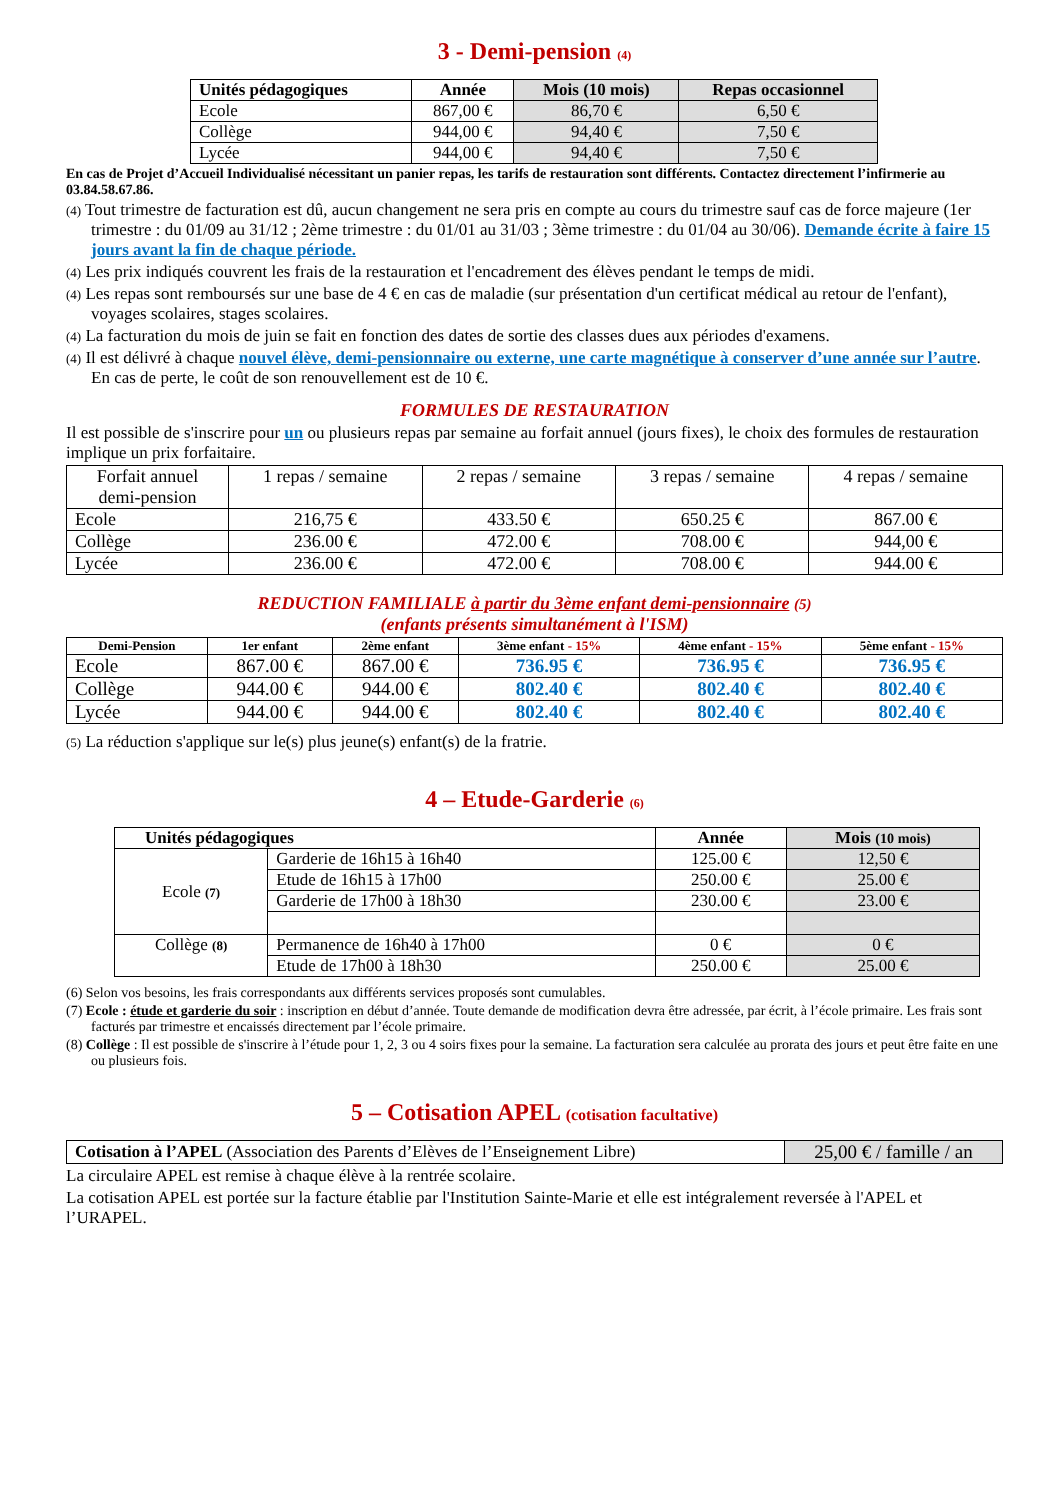3 - Demi-pension (4)
| Unités pédagogiques | Année | Mois (10 mois) | Repas occasionnel |
| --- | --- | --- | --- |
| Ecole | 867,00 € | 86,70 € | 6,50 € |
| Collège | 944,00 € | 94,40 € | 7,50 € |
| Lycée | 944,00 € | 94,40 € | 7,50 € |
En cas de Projet d’Accueil Individualisé nécessitant un panier repas, les tarifs de restauration sont différents. Contactez directement l’infirmerie au 03.84.58.67.86.
(4) Tout trimestre de facturation est dû, aucun changement ne sera pris en compte au cours du trimestre sauf cas de force majeure (1er trimestre : du 01/09 au 31/12 ; 2ème trimestre : du 01/01 au 31/03 ; 3ème trimestre : du 01/04 au 30/06). Demande écrite à faire 15 jours avant la fin de chaque période.
(4) Les prix indiqués couvrent les frais de la restauration et l'encadrement des élèves pendant le temps de midi.
(4) Les repas sont remboursés sur une base de 4 € en cas de maladie (sur présentation d'un certificat médical au retour de l'enfant), voyages scolaires, stages scolaires.
(4) La facturation du mois de juin se fait en fonction des dates de sortie des classes dues aux périodes d'examens.
(4) Il est délivré à chaque nouvel élève, demi-pensionnaire ou externe, une carte magnétique à conserver d’une année sur l’autre. En cas de perte, le coût de son renouvellement est de 10 €.
FORMULES DE RESTAURATION
Il est possible de s'inscrire pour un ou plusieurs repas par semaine au forfait annuel (jours fixes), le choix des formules de restauration implique un prix forfaitaire.
| Forfait annuel demi-pension | 1 repas / semaine | 2 repas / semaine | 3 repas / semaine | 4 repas / semaine |
| Ecole | 216,75 € | 433.50 € | 650.25 € | 867.00 € |
| Collège | 236.00 € | 472.00 € | 708.00 € | 944,00 € |
| Lycée | 236.00 € | 472.00 € | 708.00 € | 944.00 € |
REDUCTION FAMILIALE à partir du 3ème enfant demi-pensionnaire (5)
(enfants présents simultanément à l'ISM)
| Demi-Pension | 1er enfant | 2ème enfant | 3ème enfant - 15% | 4ème enfant - 15% | 5ème enfant - 15% |
| --- | --- | --- | --- | --- | --- |
| Ecole | 867.00 € | 867.00 € | 736.95 € | 736.95 € | 736.95 € |
| Collège | 944.00 € | 944.00 € | 802.40 € | 802.40 € | 802.40 € |
| Lycée | 944.00 € | 944.00 € | 802.40 € | 802.40 € | 802.40 € |
(5) La réduction s'applique sur le(s) plus jeune(s) enfant(s) de la fratrie.
4 – Etude-Garderie (6)
| Unités pédagogiques | | Année | Mois (10 mois) |
| --- | --- | --- | --- |
| Ecole (7) | Garderie de 16h15 à 16h40 | 125.00 € | 12,50 € |
| | Etude de 16h15 à 17h00 | 250.00 € | 25.00 € |
| | Garderie de 17h00 à 18h30 | 230.00 € | 23.00 € |
| Collège (8) | Permanence de 16h40 à 17h00 | 0 € | 0 € |
| | Etude de 17h00 à 18h30 | 250.00 € | 25.00 € |
(6) Selon vos besoins, les frais correspondants aux différents services proposés sont cumulables.
(7) Ecole : étude et garderie du soir : inscription en début d’année. Toute demande de modification devra être adressée, par écrit, à l’école primaire. Les frais sont facturés par trimestre et encaissés directement par l’école primaire.
(8) Collège : Il est possible de s'inscrire à l’étude pour 1, 2, 3 ou 4 soirs fixes pour la semaine. La facturation sera calculée au prorata des jours et peut être faite en une ou plusieurs fois.
5 – Cotisation APEL (cotisation facultative)
| Cotisation à l’APEL (Association des Parents d’Elèves de l’Enseignement Libre) | 25,00 € / famille / an |
La circulaire APEL est remise à chaque élève à la rentrée scolaire.
La cotisation APEL est portée sur la facture établie par l'Institution Sainte-Marie et elle est intégralement reversée à l'APEL et l’URAPEL.